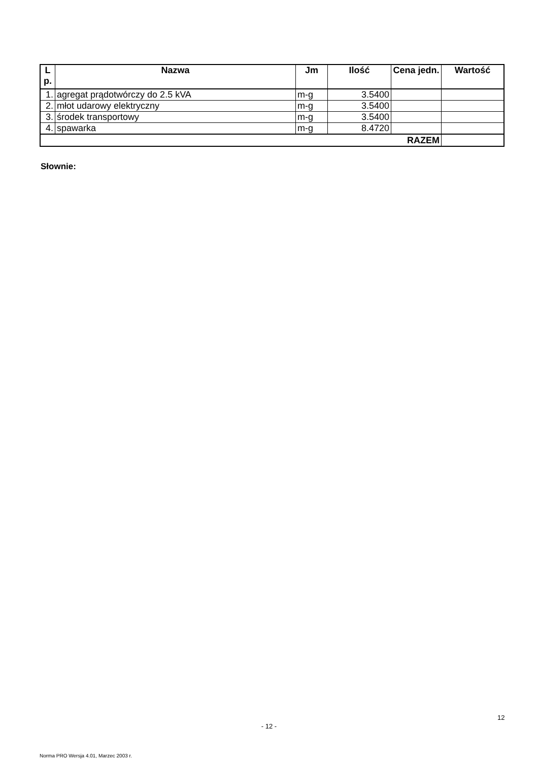| L p. | Nazwa | Jm | Ilość | Cena jedn. | Wartość |
| --- | --- | --- | --- | --- | --- |
| 1. | agregat prądotwórczy do 2.5 kVA | m-g | 3.5400 | | |
| 2. | młot udarowy elektryczny | m-g | 3.5400 | | |
| 3. | środek transportowy | m-g | 3.5400 | | |
| 4. | spawarka | m-g | 8.4720 | | |
| RAZEM | | | | | |
Słownie:
12
- 12 -
Norma PRO Wersja 4.01, Marzec 2003 r.